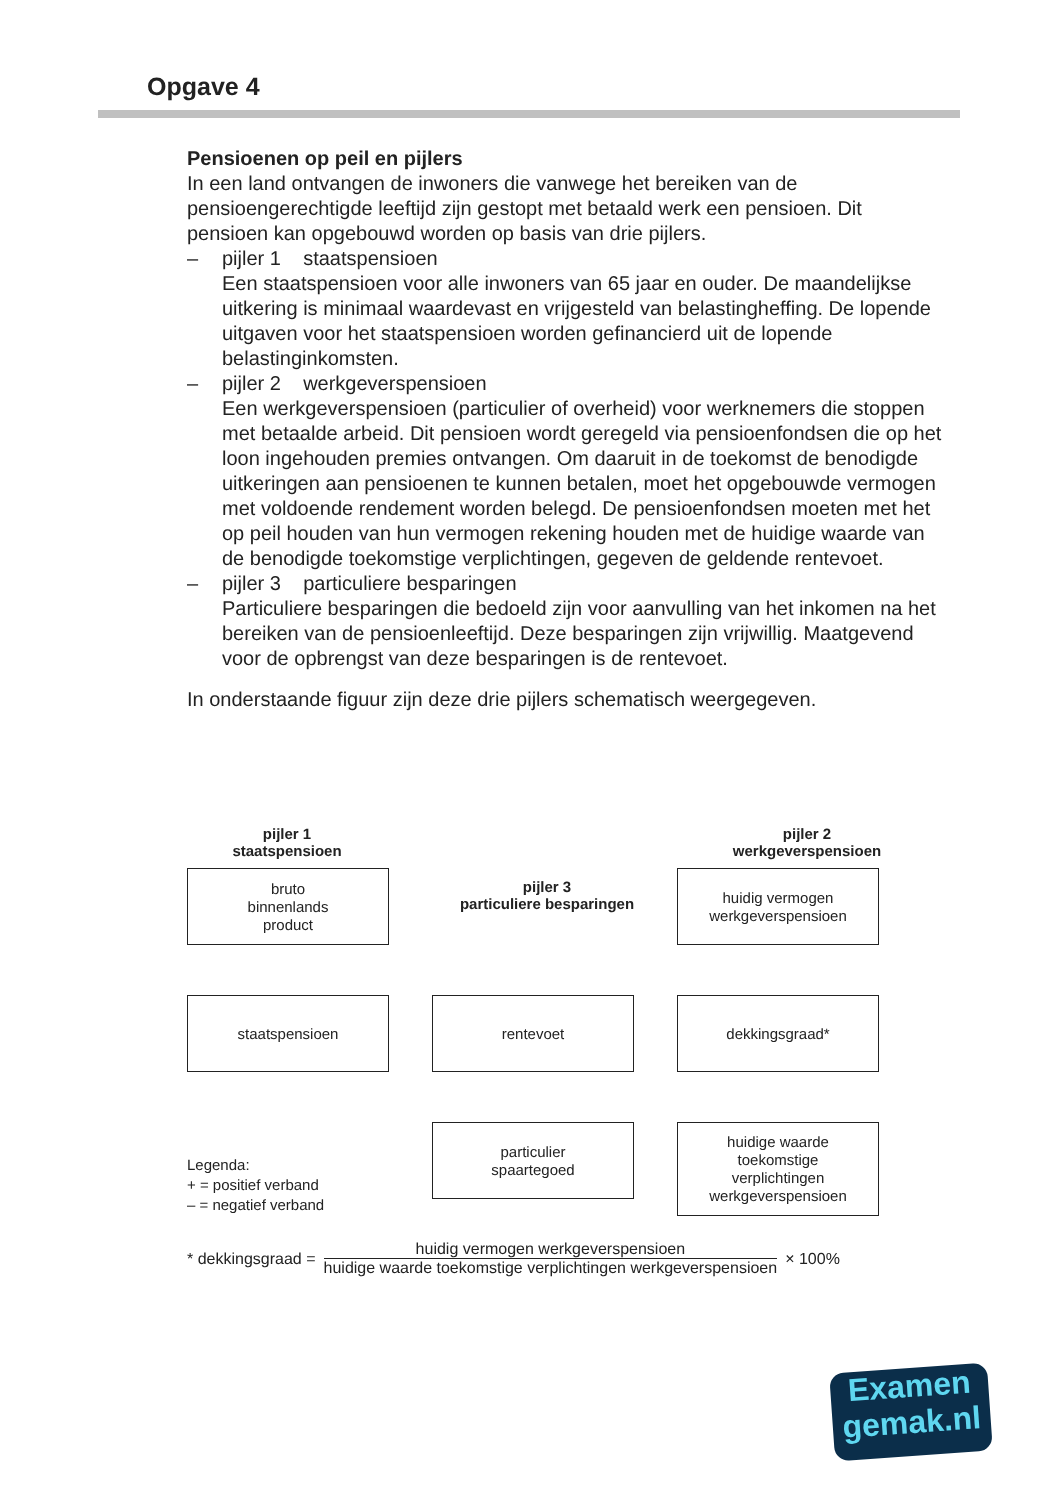Opgave 4
Pensioenen op peil en pijlers
In een land ontvangen de inwoners die vanwege het bereiken van de pensioengerechtigde leeftijd zijn gestopt met betaald werk een pensioen. Dit pensioen kan opgebouwd worden op basis van drie pijlers.
– pijler 1 staatspensioen
Een staatspensioen voor alle inwoners van 65 jaar en ouder. De maandelijkse uitkering is minimaal waardevast en vrijgesteld van belastingheffing. De lopende uitgaven voor het staatspensioen worden gefinancierd uit de lopende belastinginkomsten.
– pijler 2 werkgeverspensioen
Een werkgeverspensioen (particulier of overheid) voor werknemers die stoppen met betaalde arbeid. Dit pensioen wordt geregeld via pensioenfondsen die op het loon ingehouden premies ontvangen. Om daaruit in de toekomst de benodigde uitkeringen aan pensioenen te kunnen betalen, moet het opgebouwde vermogen met voldoende rendement worden belegd. De pensioenfondsen moeten met het op peil houden van hun vermogen rekening houden met de huidige waarde van de benodigde toekomstige verplichtingen, gegeven de geldende rentevoet.
– pijler 3 particuliere besparingen
Particuliere besparingen die bedoeld zijn voor aanvulling van het inkomen na het bereiken van de pensioenleeftijd. Deze besparingen zijn vrijwillig. Maatgevend voor de opbrengst van deze besparingen is de rentevoet.
In onderstaande figuur zijn deze drie pijlers schematisch weergegeven.
pijler 1
staatspensioen
pijler 2
werkgeverspensioen
pijler 3
particuliere besparingen
bruto
binnenlands
product
huidig vermogen
werkgeverspensioen
staatspensioen rentevoet dekkingsgraad*
particulier
spaartegoed
huidige waarde
toekomstige
verplichtingen
werkgeverspensioen
Legenda:
+ = positief verband
– = negatief verband
* dekkingsgraad =
huidig vermogen werkgeverspensioen
huidige waarde toekomstige verplichtingen werkgeverspensioen
× 100%
Examen
gemak.nl